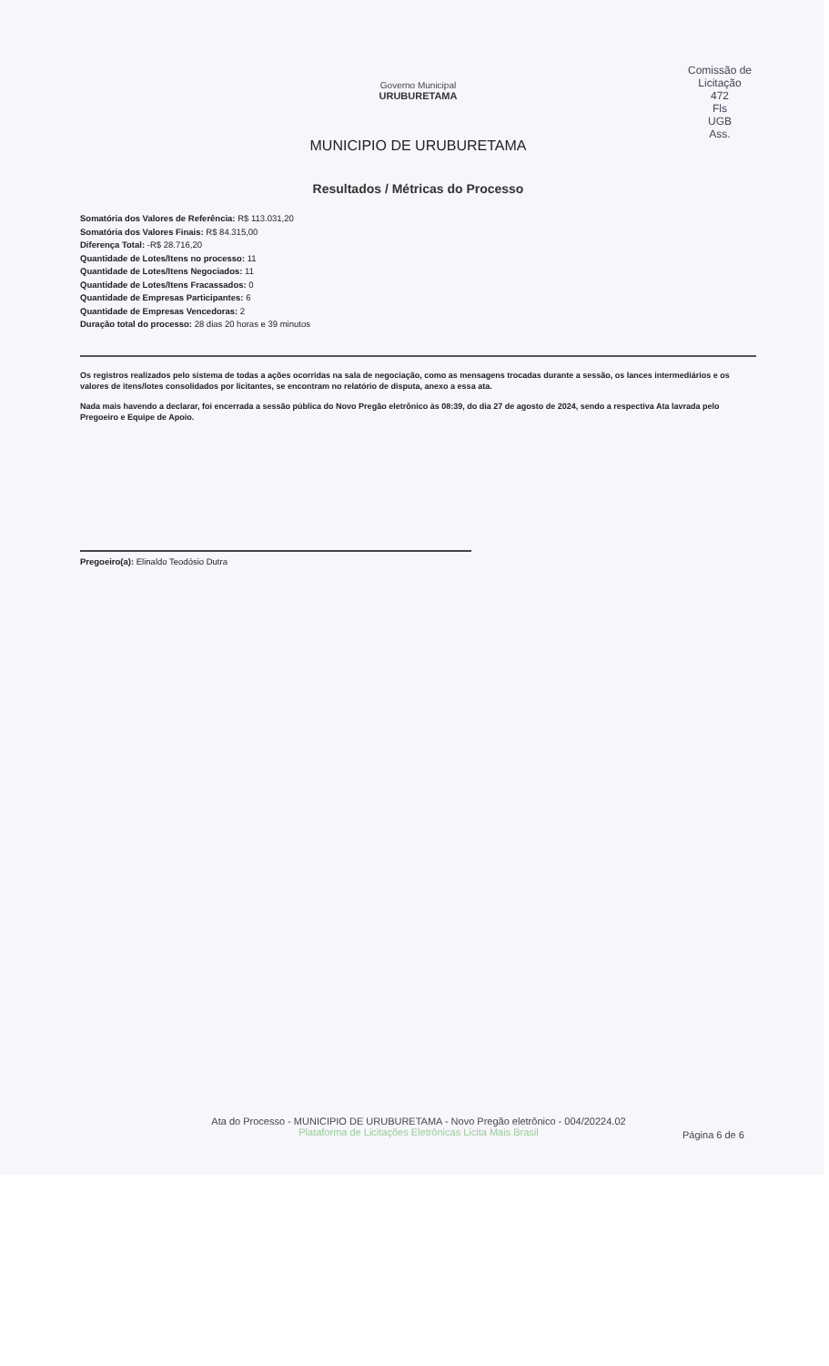Comissão de Licitação
472
Fls
UGB
Ass.
Governo Municipal
URUBURETAMA
MUNICIPIO DE URUBURETAMA
Resultados / Métricas do Processo
Somatória dos Valores de Referência: R$ 113.031,20
Somatória dos Valores Finais: R$ 84.315,00
Diferença Total: -R$ 28.716,20
Quantidade de Lotes/Itens no processo: 11
Quantidade de Lotes/Itens Negociados: 11
Quantidade de Lotes/Itens Fracassados: 0
Quantidade de Empresas Participantes: 6
Quantidade de Empresas Vencedoras: 2
Duração total do processo: 28 dias 20 horas e 39 minutos
Os registros realizados pelo sistema de todas a ações ocorridas na sala de negociação, como as mensagens trocadas durante a sessão, os lances intermediários e os valores de itens/lotes consolidados por licitantes, se encontram no relatório de disputa, anexo a essa ata.
Nada mais havendo a declarar, foi encerrada a sessão pública do Novo Pregão eletrônico às 08:39, do dia 27 de agosto de 2024, sendo a respectiva Ata lavrada pelo Pregoeiro e Equipe de Apoio.
Pregoeiro(a): Elinaldo Teodósio Dutra
Ata do Processo - MUNICIPIO DE URUBURETAMA - Novo Pregão eletrônico - 004/20224.02
Plataforma de Licitações Eletrônicas Licita Mais Brasil
Página 6 de 6